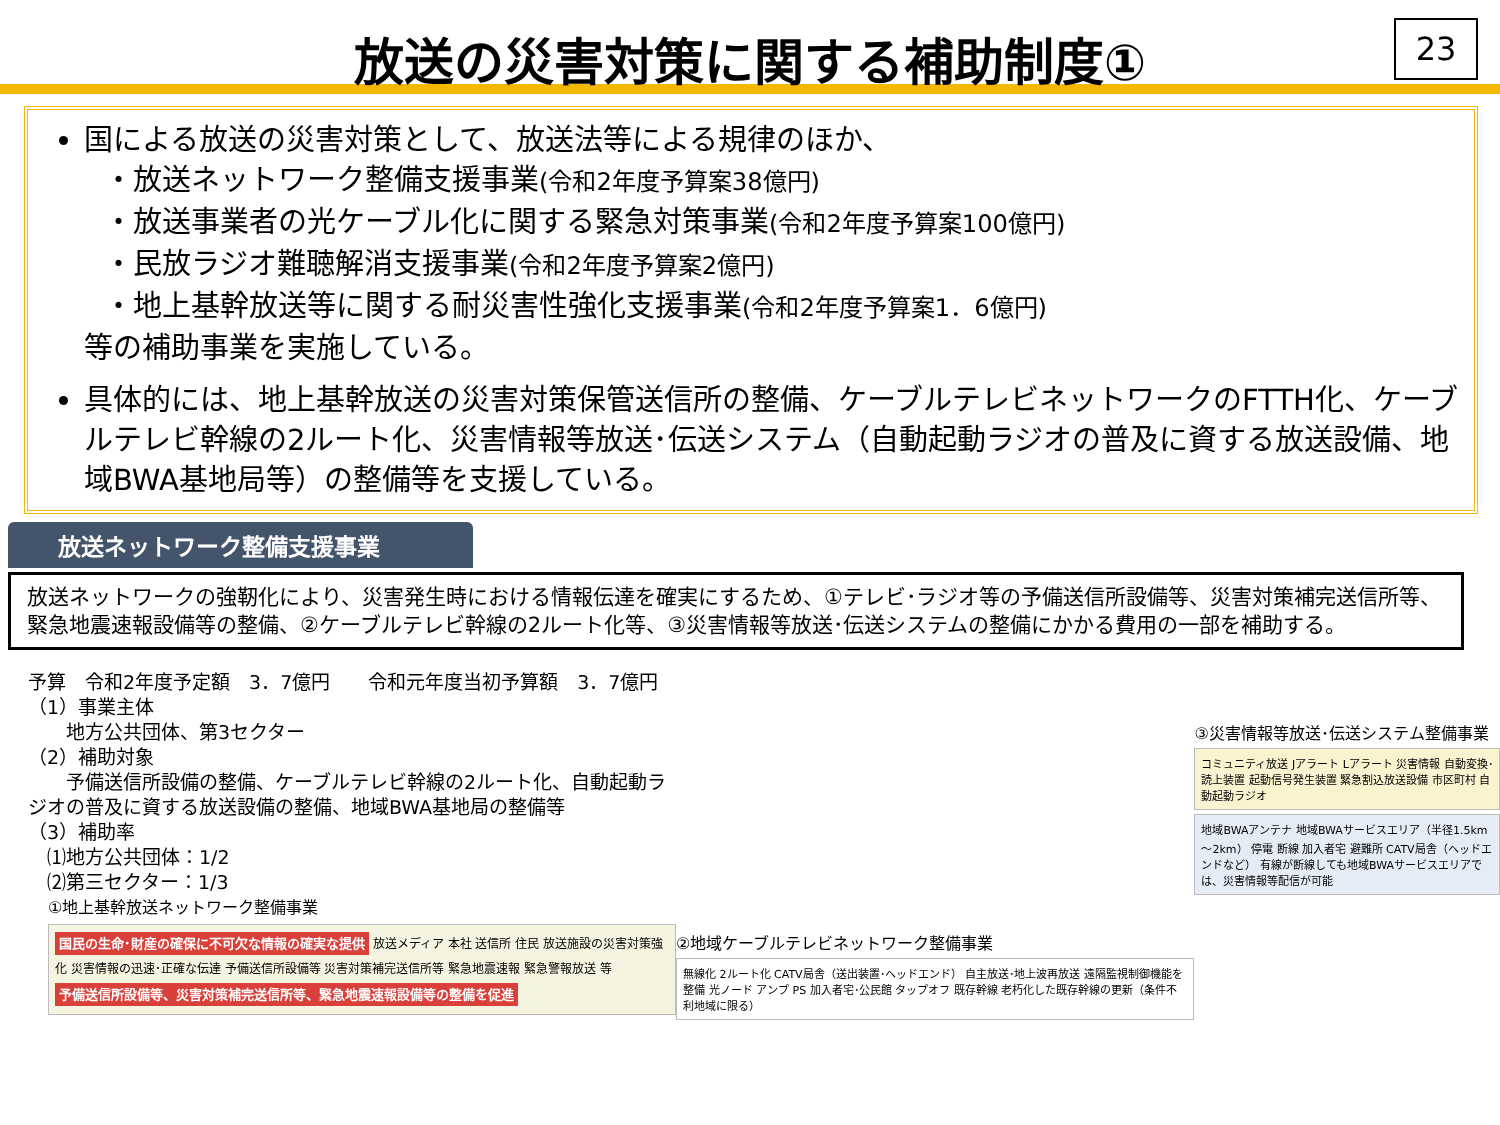放送の災害対策に関する補助制度①
23
国による放送の災害対策として、放送法等による規律のほか、
・放送ネットワーク整備支援事業(令和2年度予算案38億円)
・放送事業者の光ケーブル化に関する緊急対策事業(令和2年度予算案100億円)
・民放ラジオ難聴解消支援事業(令和2年度予算案2億円)
・地上基幹放送等に関する耐災害性強化支援事業(令和2年度予算案1．6億円)
等の補助事業を実施している。
具体的には、地上基幹放送の災害対策保管送信所の整備、ケーブルテレビネットワークのFTTH化、ケーブルテレビ幹線の2ルート化、災害情報等放送･伝送システム（自動起動ラジオの普及に資する放送設備、地域BWA基地局等）の整備等を支援している。
放送ネットワーク整備支援事業
放送ネットワークの強靭化により、災害発生時における情報伝達を確実にするため、①テレビ･ラジオ等の予備送信所設備等、災害対策補完送信所等、緊急地震速報設備等の整備、②ケーブルテレビ幹線の2ルート化等、③災害情報等放送･伝送システムの整備にかかる費用の一部を補助する。
予算　令和2年度予定額　3．7億円　　令和元年度当初予算額　3．7億円
（1）事業主体
　　地方公共団体、第3セクター
（2）補助対象
　　予備送信所設備の整備、ケーブルテレビ幹線の2ルート化、自動起動ラジオの普及に資する放送設備の整備、地域BWA基地局の整備等
（3）補助率
　⑴地方公共団体：1/2
　⑵第三セクター：1/3
①地上基幹放送ネットワーク整備事業
国民の生命･財産の確保に不可欠な情報の確実な提供 放送メディア 本社 送信所 住民 放送施設の災害対策強化 災害情報の迅速･正確な伝達 予備送信所設備等 災害対策補完送信所等 緊急地震速報 緊急警報放送 等
予備送信所設備等、災害対策補完送信所等、緊急地震速報設備等の整備を促進
②地域ケーブルテレビネットワーク整備事業
無線化 2ルート化 CATV局舎（送出装置･ヘッドエンド） 自主放送･地上波再放送 遠隔監視制御機能を整備 光ノード アンプ PS 加入者宅･公民館 タップオフ 既存幹線 老朽化した既存幹線の更新（条件不利地域に限る）
③災害情報等放送･伝送システム整備事業
コミュニティ放送 Jアラート Lアラート 災害情報 自動変換･読上装置 起動信号発生装置 緊急割込放送設備 市区町村 自動起動ラジオ
地域BWAアンテナ 地域BWAサービスエリア（半径1.5km～2km） 停電 断線 加入者宅 避難所 CATV局舎（ヘッドエンドなど） 有線が断線しても地域BWAサービスエリアでは、災害情報等配信が可能